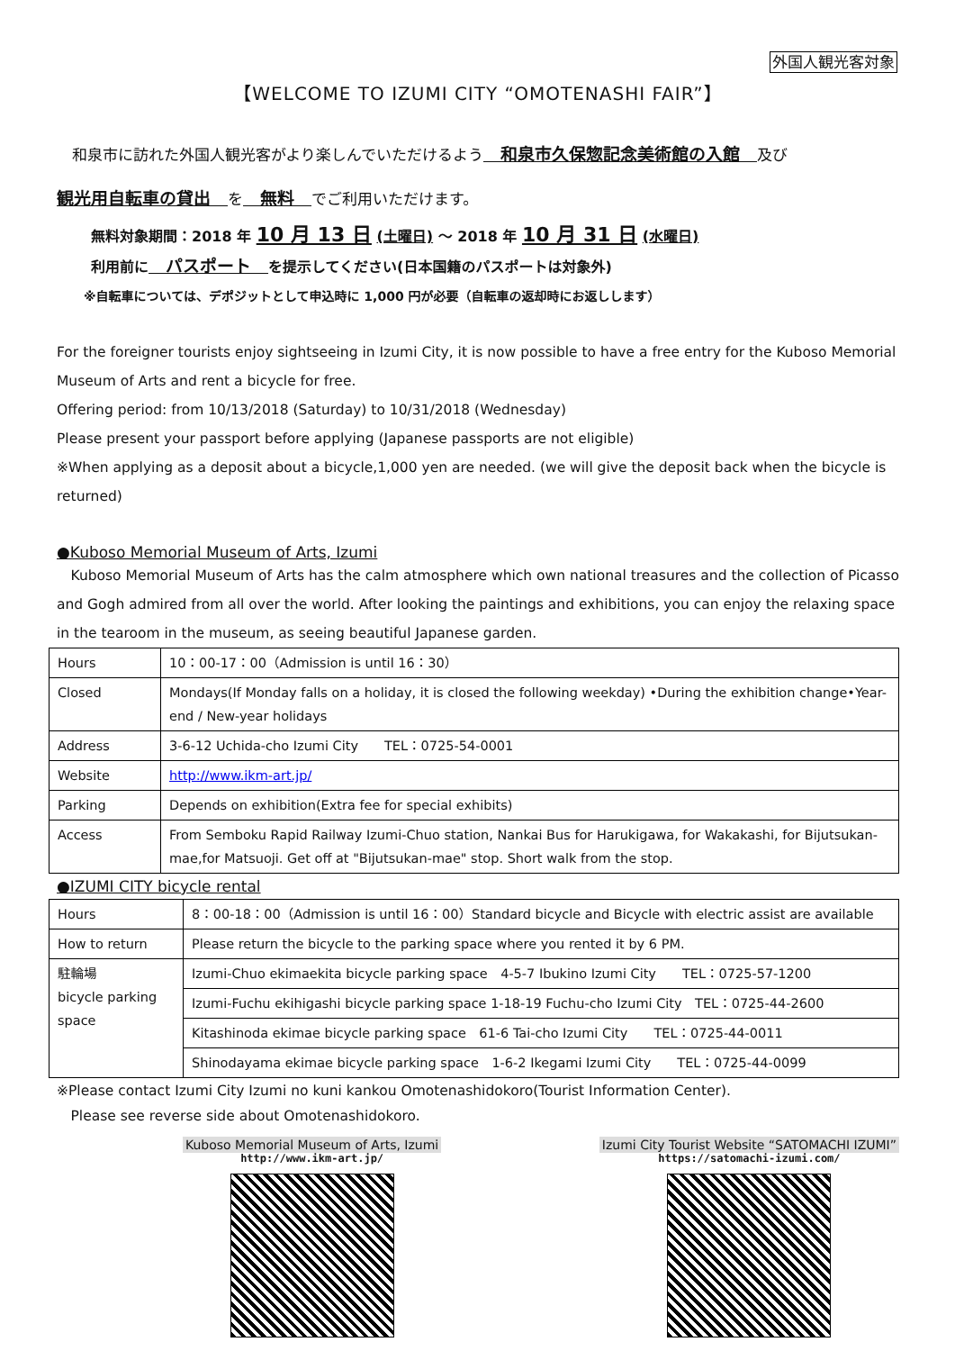外国人観光客対象
【WELCOME TO IZUMI CITY “OMOTENASHI FAIR”】
　和泉市に訪れた外国人観光客がより楽しんでいただけるよう　和泉市久保惣記念美術館の入館　及び
観光用自転車の貸出　を　無料　でご利用いただけます。
無料対象期間：2018 年 10 月 13 日 (土曜日) ～ 2018 年 10 月 31 日 (水曜日)
利用前に　パスポート　を提示してください(日本国籍のパスポートは対象外)
※自転車については、デポジットとして申込時に 1,000 円が必要（自転車の返却時にお返しします）
For the foreigner tourists enjoy sightseeing in Izumi City, it is now possible to have a free entry for the Kuboso Memorial Museum of Arts and rent a bicycle for free.
Offering period: from 10/13/2018 (Saturday) to 10/31/2018 (Wednesday)
Please present your passport before applying (Japanese passports are not eligible)
※When applying as a deposit about a bicycle,1,000 yen are needed. (we will give the deposit back when the bicycle is returned)
●Kuboso Memorial Museum of Arts, Izumi
　Kuboso Memorial Museum of Arts has the calm atmosphere which own national treasures and the collection of Picasso and Gogh admired from all over the world. After looking the paintings and exhibitions, you can enjoy the relaxing space in the tearoom in the museum, as seeing beautiful Japanese garden.
| Hours | 10：00-17：00（Admission is until 16：30） |
| Closed | Mondays(If Monday falls on a holiday, it is closed the following weekday) •During the exhibition change•Year-end / New-year holidays |
| Address | 3-6-12 Uchida-cho Izumi City TEL：0725-54-0001 |
| Website | http://www.ikm-art.jp/ |
| Parking | Depends on exhibition(Extra fee for special exhibits) |
| Access | From Semboku Rapid Railway Izumi-Chuo station, Nankai Bus for Harukigawa, for Wakakashi, for Bijutsukan-mae,for Matsuoji. Get off at "Bijutsukan-mae" stop. Short walk from the stop. |
●IZUMI CITY bicycle rental
| Hours | 8：00-18：00（Admission is until 16：00）Standard bicycle and Bicycle with electric assist are available |
| How to return | Please return the bicycle to the parking space where you rented it by 6 PM. |
| 駐輪場 bicycle parking space | Izumi-Chuo ekimaekita bicycle parking space 4-5-7 Ibukino Izumi City TEL：0725-57-1200 |
| | Izumi-Fuchu ekihigashi bicycle parking space 1-18-19 Fuchu-cho Izumi City TEL：0725-44-2600 |
| | Kitashinoda ekimae bicycle parking space 61-6 Tai-cho Izumi City TEL：0725-44-0011 |
| | Shinodayama ekimae bicycle parking space 1-6-2 Ikegami Izumi City TEL：0725-44-0099 |
※Please contact Izumi City Izumi no kuni kankou Omotenashidokoro(Tourist Information Center).
　Please see reverse side about Omotenashidokoro.
Kuboso Memorial Museum of Arts, Izumi
http://www.ikm-art.jp/
Izumi City Tourist Website “SATOMACHI IZUMI”
https://satomachi-izumi.com/